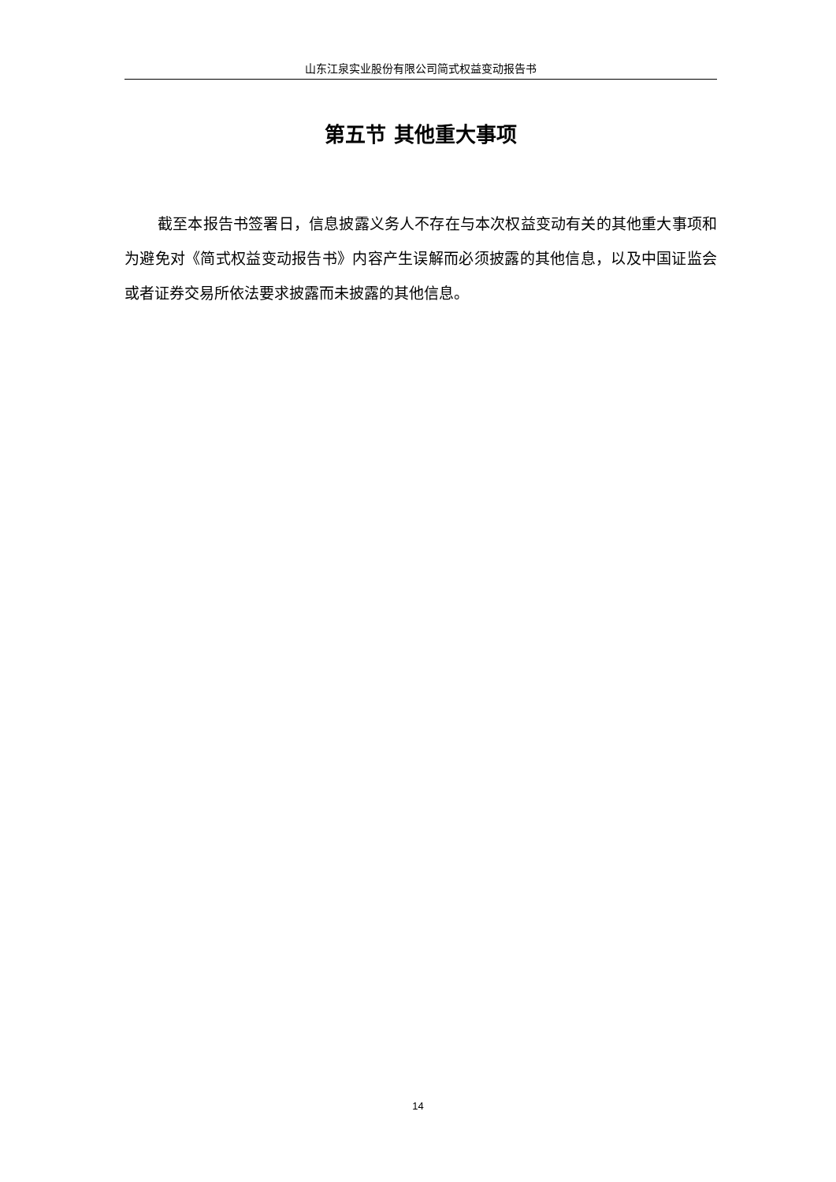山东江泉实业股份有限公司简式权益变动报告书
第五节 其他重大事项
截至本报告书签署日，信息披露义务人不存在与本次权益变动有关的其他重大事项和为避免对《简式权益变动报告书》内容产生误解而必须披露的其他信息，以及中国证监会或者证券交易所依法要求披露而未披露的其他信息。
14